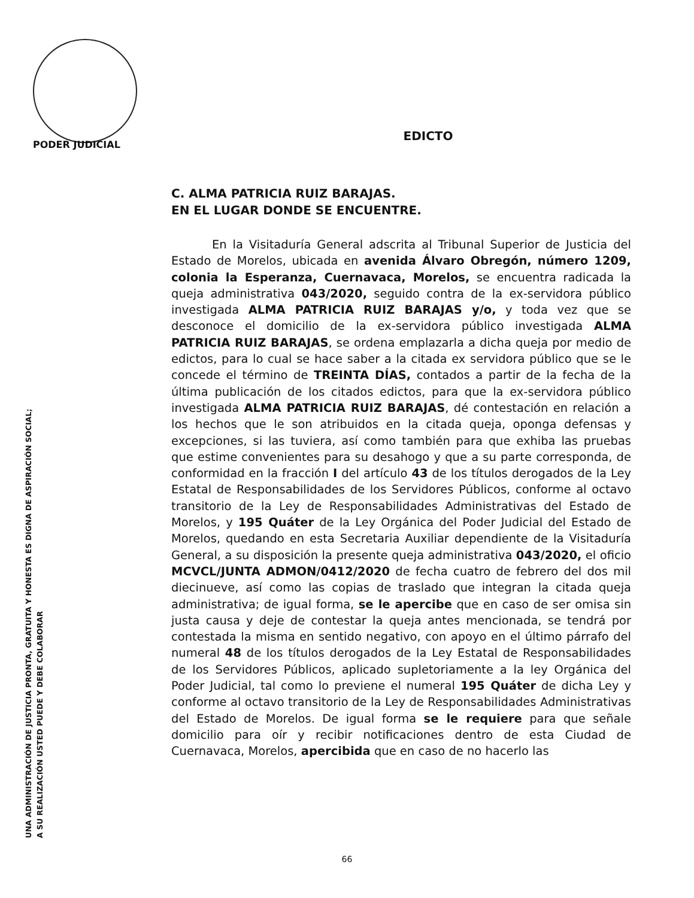PODER JUDICIAL
UNA ADMINISTRACIÓN DE JUSTICIA PRONTA, GRATUITA Y HONESTA ES DIGNA DE ASPIRACIÓN SOCIAL;
A SU REALIZACIÓN USTED PUEDE Y DEBE COLABORAR
EDICTO
C. ALMA PATRICIA RUIZ BARAJAS.
EN EL LUGAR DONDE SE ENCUENTRE.
En la Visitaduría General adscrita al Tribunal Superior de Justicia del Estado de Morelos, ubicada en avenida Álvaro Obregón, número 1209, colonia la Esperanza, Cuernavaca, Morelos, se encuentra radicada la queja administrativa 043/2020, seguido contra de la ex-servidora público investigada ALMA PATRICIA RUIZ BARAJAS y/o, y toda vez que se desconoce el domicilio de la ex-servidora público investigada ALMA PATRICIA RUIZ BARAJAS, se ordena emplazarla a dicha queja por medio de edictos, para lo cual se hace saber a la citada ex servidora público que se le concede el término de TREINTA DÍAS, contados a partir de la fecha de la última publicación de los citados edictos, para que la ex-servidora público investigada ALMA PATRICIA RUIZ BARAJAS, dé contestación en relación a los hechos que le son atribuidos en la citada queja, oponga defensas y excepciones, si las tuviera, así como también para que exhiba las pruebas que estime convenientes para su desahogo y que a su parte corresponda, de conformidad en la fracción I del artículo 43 de los títulos derogados de la Ley Estatal de Responsabilidades de los Servidores Públicos, conforme al octavo transitorio de la Ley de Responsabilidades Administrativas del Estado de Morelos, y 195 Quáter de la Ley Orgánica del Poder Judicial del Estado de Morelos, quedando en esta Secretaria Auxiliar dependiente de la Visitaduría General, a su disposición la presente queja administrativa 043/2020, el oficio MCVCL/JUNTA ADMON/0412/2020 de fecha cuatro de febrero del dos mil diecinueve, así como las copias de traslado que integran la citada queja administrativa; de igual forma, se le apercibe que en caso de ser omisa sin justa causa y deje de contestar la queja antes mencionada, se tendrá por contestada la misma en sentido negativo, con apoyo en el último párrafo del numeral 48 de los títulos derogados de la Ley Estatal de Responsabilidades de los Servidores Públicos, aplicado supletoriamente a la ley Orgánica del Poder Judicial, tal como lo previene el numeral 195 Quáter de dicha Ley y conforme al octavo transitorio de la Ley de Responsabilidades Administrativas del Estado de Morelos. De igual forma se le requiere para que señale domicilio para oír y recibir notificaciones dentro de esta Ciudad de Cuernavaca, Morelos, apercibida que en caso de no hacerlo las
66